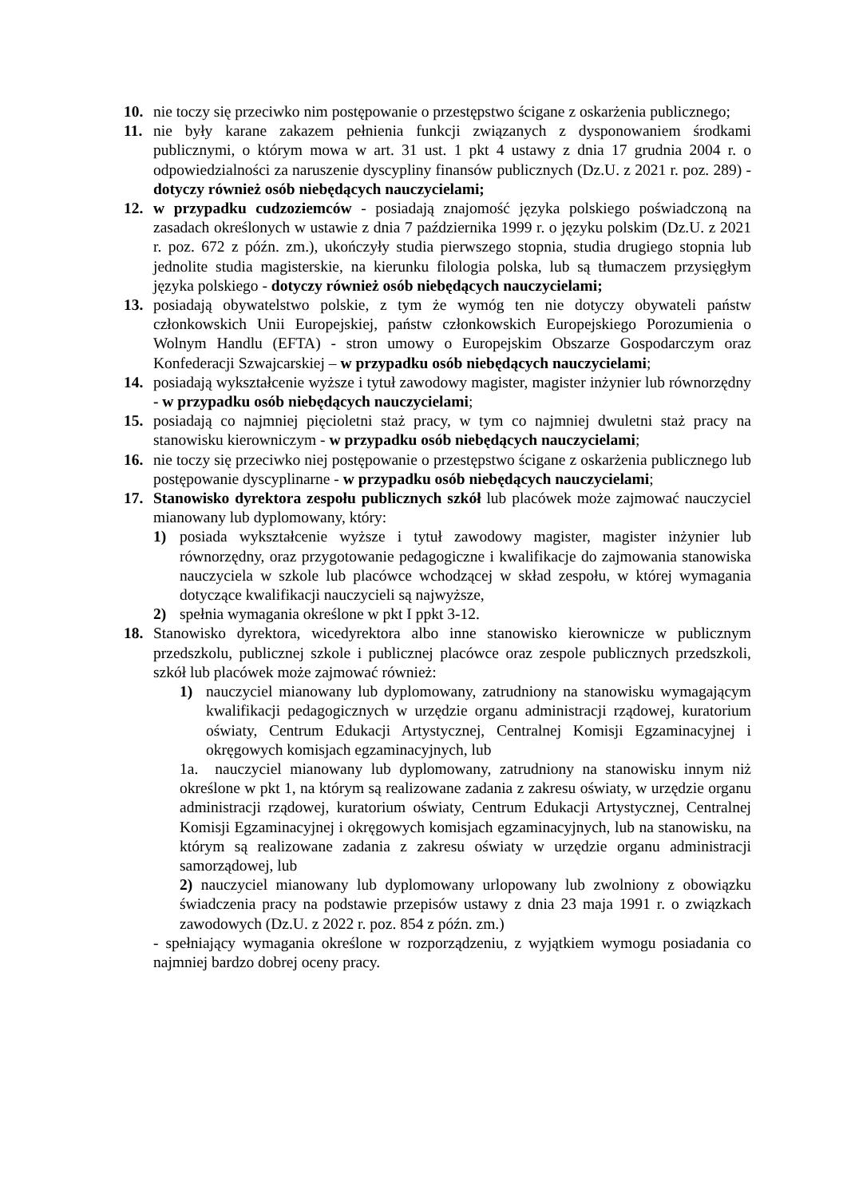10. nie toczy się przeciwko nim postępowanie o przestępstwo ścigane z oskarżenia publicznego;
11. nie były karane zakazem pełnienia funkcji związanych z dysponowaniem środkami publicznymi, o którym mowa w art. 31 ust. 1 pkt 4 ustawy z dnia 17 grudnia 2004 r. o odpowiedzialności za naruszenie dyscypliny finansów publicznych (Dz.U. z 2021 r. poz. 289) - dotyczy również osób niebędących nauczycielami;
12. w przypadku cudzoziemców - posiadają znajomość języka polskiego poświadczoną na zasadach określonych w ustawie z dnia 7 października 1999 r. o języku polskim (Dz.U. z 2021 r. poz. 672 z późn. zm.), ukończyły studia pierwszego stopnia, studia drugiego stopnia lub jednolite studia magisterskie, na kierunku filologia polska, lub są tłumaczem przysięgłym języka polskiego - dotyczy również osób niebędących nauczycielami;
13. posiadają obywatelstwo polskie, z tym że wymóg ten nie dotyczy obywateli państw członkowskich Unii Europejskiej, państw członkowskich Europejskiego Porozumienia o Wolnym Handlu (EFTA) - stron umowy o Europejskim Obszarze Gospodarczym oraz Konfederacji Szwajcarskiej – w przypadku osób niebędących nauczycielami;
14. posiadają wykształcenie wyższe i tytuł zawodowy magister, magister inżynier lub równorzędny - w przypadku osób niebędących nauczycielami;
15. posiadają co najmniej pięcioletni staż pracy, w tym co najmniej dwuletni staż pracy na stanowisku kierowniczym - w przypadku osób niebędących nauczycielami;
16. nie toczy się przeciwko niej postępowanie o przestępstwo ścigane z oskarżenia publicznego lub postępowanie dyscyplinarne - w przypadku osób niebędących nauczycielami;
17. Stanowisko dyrektora zespołu publicznych szkół lub placówek może zajmować nauczyciel mianowany lub dyplomowany, który:
1) posiada wykształcenie wyższe i tytuł zawodowy magister, magister inżynier lub równorzędny, oraz przygotowanie pedagogiczne i kwalifikacje do zajmowania stanowiska nauczyciela w szkole lub placówce wchodzącej w skład zespołu, w której wymagania dotyczące kwalifikacji nauczycieli są najwyższe,
2) spełnia wymagania określone w pkt I ppkt 3-12.
18. Stanowisko dyrektora, wicedyrektora albo inne stanowisko kierownicze w publicznym przedszkolu, publicznej szkole i publicznej placówce oraz zespole publicznych przedszkoli, szkół lub placówek może zajmować również:
1) nauczyciel mianowany lub dyplomowany, zatrudniony na stanowisku wymagającym kwalifikacji pedagogicznych w urzędzie organu administracji rządowej, kuratorium oświaty, Centrum Edukacji Artystycznej, Centralnej Komisji Egzaminacyjnej i okręgowych komisjach egzaminacyjnych, lub
1a. nauczyciel mianowany lub dyplomowany, zatrudniony na stanowisku innym niż określone w pkt 1, na którym są realizowane zadania z zakresu oświaty, w urzędzie organu administracji rządowej, kuratorium oświaty, Centrum Edukacji Artystycznej, Centralnej Komisji Egzaminacyjnej i okręgowych komisjach egzaminacyjnych, lub na stanowisku, na którym są realizowane zadania z zakresu oświaty w urzędzie organu administracji samorządowej, lub
2) nauczyciel mianowany lub dyplomowany urlopowany lub zwolniony z obowiązku świadczenia pracy na podstawie przepisów ustawy z dnia 23 maja 1991 r. o związkach zawodowych (Dz.U. z 2022 r. poz. 854 z późn. zm.)
- spełniający wymagania określone w rozporządzeniu, z wyjątkiem wymogu posiadania co najmniej bardzo dobrej oceny pracy.